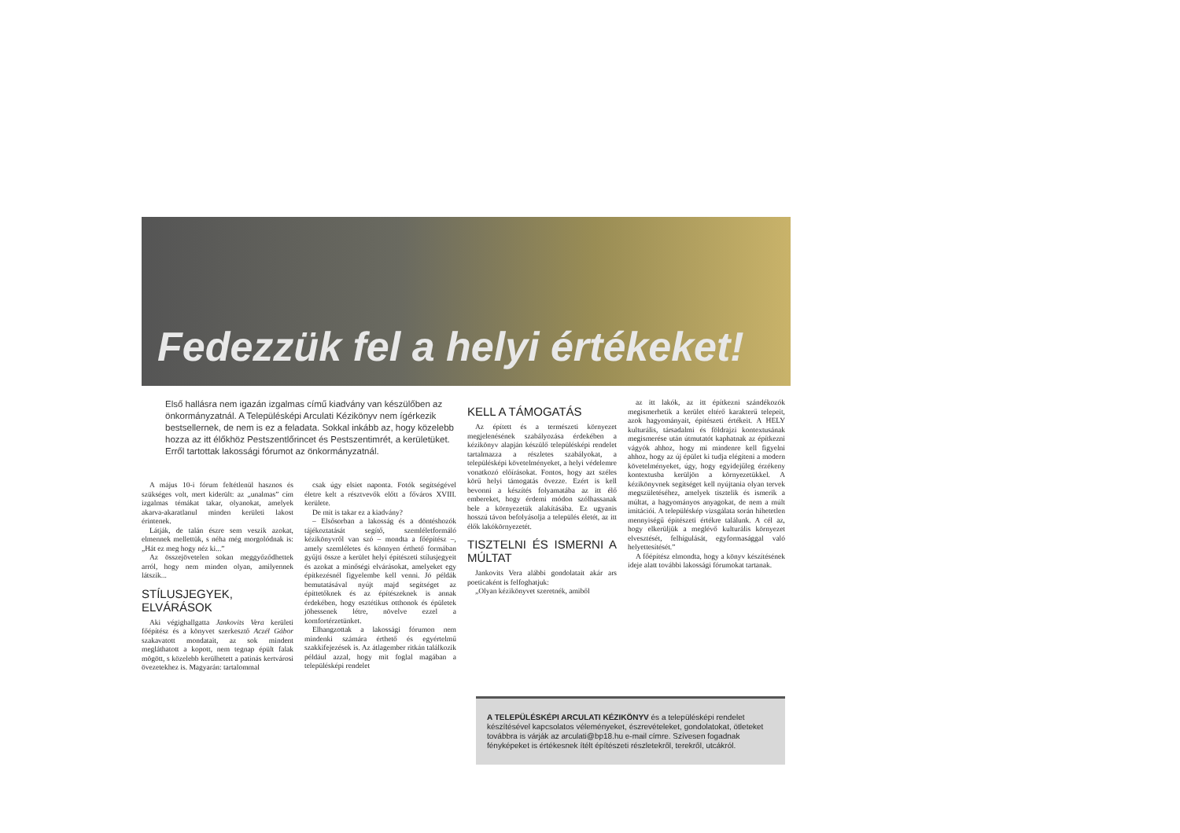Fedezzük fel a helyi értékeket!
Első hallásra nem igazán izgalmas című kiadvány van készülőben az önkormányzatnál. A Településképi Arculati Kézikönyv nem ígérkezik bestsellernek, de nem is ez a feladata. Sokkal inkább az, hogy közelebb hozza az itt élőkhöz Pestszentlőrincet és Pestszentimrét, a kerületüket. Erről tartottak lakossági fórumot az önkormányzatnál.
A május 10-i fórum feltétlenül hasznos és szükséges volt, mert kiderült: az „unalmas” cím izgalmas témákat takar, olyanokat, amelyek akarva-akaratlanul minden kerületi lakost érintenek.
Látják, de talán észre sem veszik azokat, elmennek mellettük, s néha még morgolódnak is: „Hát ez meg hogy néz ki...”
Az összejövetelen sokan meggyőződhettek arról, hogy nem minden olyan, amilyennek látszik...
STÍLUSJEGYEK, ELVÁRÁSOK
Aki végighallgatta Jankovits Vera kerületi főépítész és a könyvet szerkesztő Aczél Gábor szakavatott mondatait, az sok mindent megláthatott a kopott, nem tegnap épült falak mögött, s közelebb kerülhetett a patinás kertvárosi övezetekhez is. Magyarán: tartalommal
csak úgy elsiet naponta. Fotók segítségével életre kelt a résztvevők előtt a főváros XVIII. kerülete.
De mit is takar ez a kiadvány?
– Elsősorban a lakosság és a döntéshozók tájékoztatását segítő, szemléletformáló kézikönyvről van szó – mondta a főépítész –, amely szemléletes és könnyen érthető formában gyűjti össze a kerület helyi építészeti stílusjegyeit és azokat a minőségi elvárásokat, amelyeket egy építkezésnél figyelembe kell venni. Jó példák bemutatásával nyújt majd segítséget az építtetőknek és az építészeknek is annak érdekében, hogy esztétikus otthonok és épületek jöhessenek létre, növelve ezzel a komfortérzetünket.
Elhangzottak a lakossági fórumon nem mindenki számára érthető és egyértelmű szakkifejezések is. Az átlagember ritkán találkozik például azzal, hogy mit foglal magában a településképi rendelet
KELL A TÁMOGATÁS
Az épített és a természeti környezet megjelenésének szabályozása érdekében a kézikönyv alapján készülő településképi rendelet tartalmazza a részletes szabályokat, a településképi követelményeket, a helyi védelemre vonatkozó előírásokat. Fontos, hogy azt széles körű helyi támogatás övezze. Ezért is kell bevonni a készítés folyamatába az itt élő embereket, hogy érdemi módon szólhassanak bele a környezetük alakításába. Ez ugyanis hosszú távon befolyásolja a település életét, az itt élők lakókörnyezetét.
TISZTELNI ÉS ISMERNI A MÚLTAT
Jankovits Vera alábbi gondolatait akár ars poeticaként is felfoghatjuk:
„Olyan kézikönyvet szeretnék, amiből
az itt lakók, az itt építkezni szándékozók megismerhetik a kerület eltérő karakterű telepeit, azok hagyományait, építészeti értékeit. A HELY kulturális, társadalmi és földrajzi kontextusának megismerése után útmutatót kaphatnak az építkezni vágyók ahhoz, hogy mi mindenre kell figyelni ahhoz, hogy az új épület ki tudja elégíteni a modern követelményeket, úgy, hogy egyidejűleg érzékeny kontextusba kerüljön a környezetükkel. A kézikönyvnek segítséget kell nyújtania olyan tervek megszületéséhez, amelyek tisztelik és ismerik a múltat, a hagyományos anyagokat, de nem a múlt imitációi. A településkép vizsgálata során hihetetlen mennyiségű építészeti értékre találunk. A cél az, hogy elkerüljük a meglévő kulturális környezet elvesztését, felhígulását, egyformasággal való helyettesítését.”
A főépítész elmondta, hogy a könyv készítésének ideje alatt további lakossági fórumokat tartanak.
A TELEPÜLÉSKÉPI ARCULATI KÉZIKÖNYV és a településképi rendelet készítésével kapcsolatos véleményeket, észrevételeket, gondolatokat, ötleteket továbbra is várják az arculati@bp18.hu e-mail címre. Szívesen fogadnak fényképeket is értékesnek ítélt építészeti részletekről, terekről, utcákról.